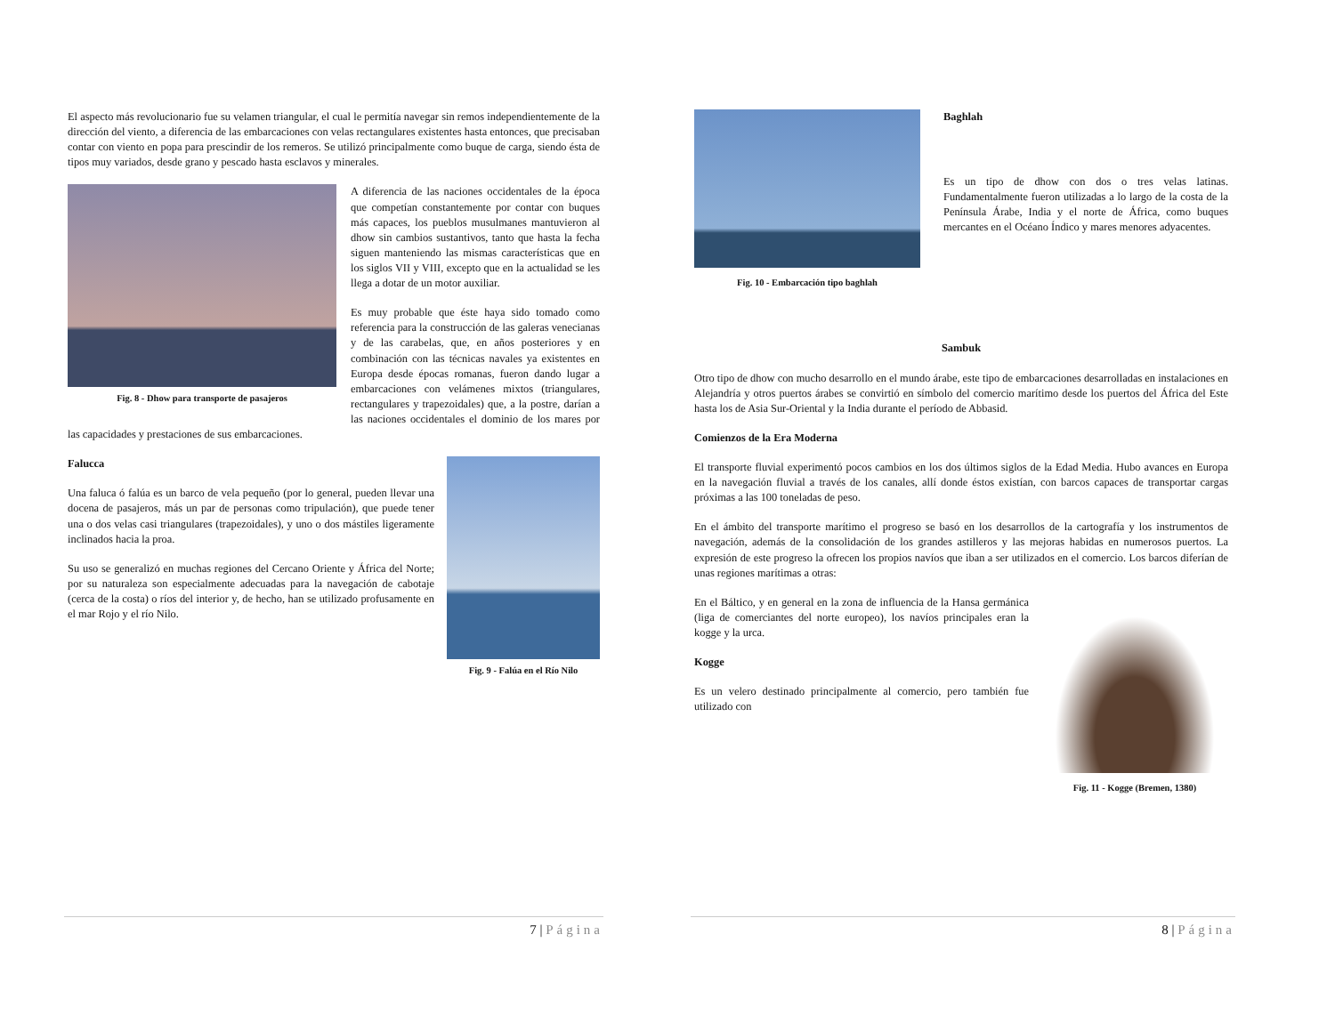El aspecto más revolucionario fue su velamen triangular, el cual le permitía navegar sin remos independientemente de la dirección del viento, a diferencia de las embarcaciones con velas rectangulares existentes hasta entonces, que precisaban contar con viento en popa para prescindir de los remeros. Se utilizó principalmente como buque de carga, siendo ésta de tipos muy variados, desde grano y pescado hasta esclavos y minerales.
Fig. 8 - Dhow para transporte de pasajeros
A diferencia de las naciones occidentales de la época que competían constantemente por contar con buques más capaces, los pueblos musulmanes mantuvieron al dhow sin cambios sustantivos, tanto que hasta la fecha siguen manteniendo las mismas características que en los siglos VII y VIII, excepto que en la actualidad se les llega a dotar de un motor auxiliar.
Es muy probable que éste haya sido tomado como referencia para la construcción de las galeras venecianas y de las carabelas, que, en años posteriores y en combinación con las técnicas navales ya existentes en Europa desde épocas romanas, fueron dando lugar a embarcaciones con velámenes mixtos (triangulares, rectangulares y trapezoidales) que, a la postre, darían a las naciones occidentales el dominio de los mares por las capacidades y prestaciones de sus embarcaciones.
Fig. 9 - Falúa en el Río Nilo
Falucca
Una faluca ó falúa es un barco de vela pequeño (por lo general, pueden llevar una docena de pasajeros, más un par de personas como tripulación), que puede tener una o dos velas casi triangulares (trapezoidales), y uno o dos mástiles ligeramente inclinados hacia la proa.
Su uso se generalizó en muchas regiones del Cercano Oriente y África del Norte; por su naturaleza son especialmente adecuadas para la navegación de cabotaje (cerca de la costa) o ríos del interior y, de hecho, han se utilizado profusamente en el mar Rojo y el río Nilo.
7 | Página
Fig. 10 - Embarcación tipo baghlah
Baghlah
Es un tipo de dhow con dos o tres velas latinas. Fundamentalmente fueron utilizadas a lo largo de la costa de la Península Árabe, India y el norte de África, como buques mercantes en el Océano Índico y mares menores adyacentes.
Sambuk
Otro tipo de dhow con mucho desarrollo en el mundo árabe, este tipo de embarcaciones desarrolladas en instalaciones en Alejandría y otros puertos árabes se convirtió en símbolo del comercio marítimo desde los puertos del África del Este hasta los de Asia Sur-Oriental y la India durante el período de Abbasid.
Comienzos de la Era Moderna
El transporte fluvial experimentó pocos cambios en los dos últimos siglos de la Edad Media. Hubo avances en Europa en la navegación fluvial a través de los canales, allí donde éstos existían, con barcos capaces de transportar cargas próximas a las 100 toneladas de peso.
En el ámbito del transporte marítimo el progreso se basó en los desarrollos de la cartografía y los instrumentos de navegación, además de la consolidación de los grandes astilleros y las mejoras habidas en numerosos puertos. La expresión de este progreso la ofrecen los propios navíos que iban a ser utilizados en el comercio. Los barcos diferían de unas regiones marítimas a otras:
Fig. 11 - Kogge (Bremen, 1380)
En el Báltico, y en general en la zona de influencia de la Hansa germánica (liga de comerciantes del norte europeo), los navíos principales eran la kogge y la urca.
Kogge
Es un velero destinado principalmente al comercio, pero también fue utilizado con
8 | Página